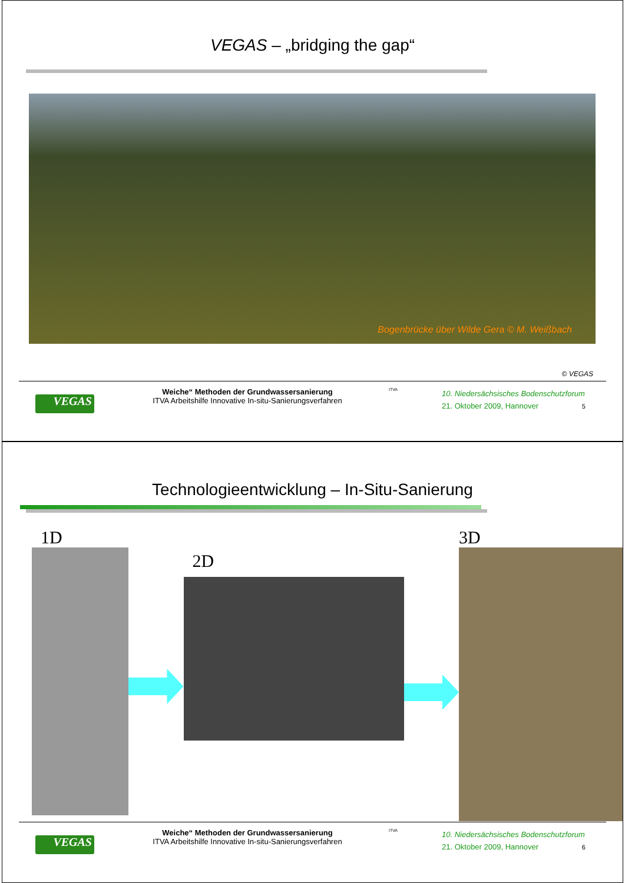VEGAS – „bridging the gap“
Bogenbrücke über Wilde Gera © M. Weißbach
© VEGAS
VEGAS
Weiche“ Methoden der Grundwassersanierung
ITVA Arbeitshilfe Innovative In-situ-Sanierungsverfahren
ITVA
10. Niedersächsisches Bodenschutzforum
21. Oktober 2009, Hannover 5
Technologieentwicklung – In-Situ-Sanierung
1D
2D
3D
VEGAS
Weiche“ Methoden der Grundwassersanierung
ITVA Arbeitshilfe Innovative In-situ-Sanierungsverfahren
ITVA
10. Niedersächsisches Bodenschutzforum
21. Oktober 2009, Hannover 6